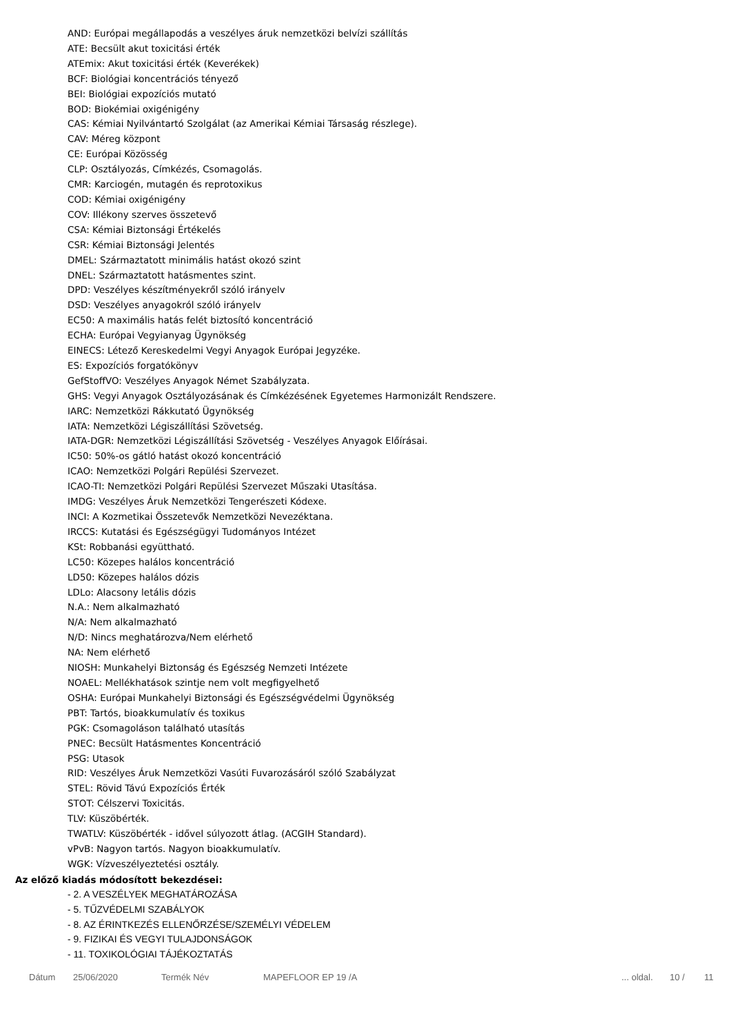AND: Európai megállapodás a veszélyes áruk nemzetközi belvízi szállítás
ATE: Becsült akut toxicitási érték
ATEmix: Akut toxicitási érték (Keverékek)
BCF: Biológiai koncentrációs tényező
BEI: Biológiai expozíciós mutató
BOD: Biokémiai oxigénigény
CAS: Kémiai Nyilvántartó Szolgálat (az Amerikai Kémiai Társaság részlege).
CAV: Méreg központ
CE: Európai Közösség
CLP: Osztályozás, Címkézés, Csomagolás.
CMR: Karciogén, mutagén és reprotoxikus
COD: Kémiai oxigénigény
COV: Illékony szerves összetevő
CSA: Kémiai Biztonsági Értékelés
CSR: Kémiai Biztonsági Jelentés
DMEL: Származtatott minimális hatást okozó szint
DNEL: Származtatott hatásmentes szint.
DPD: Veszélyes készítményekről szóló irányelv
DSD: Veszélyes anyagokról szóló irányelv
EC50: A maximális hatás felét biztosító koncentráció
ECHA: Európai Vegyianyag Ügynökség
EINECS: Létező Kereskedelmi Vegyi Anyagok Európai Jegyzéke.
ES: Expozíciós forgatókönyv
GefStoffVO: Veszélyes Anyagok Német Szabályzata.
GHS: Vegyi Anyagok Osztályozásának és Címkézésének Egyetemes Harmonizált Rendszere.
IARC: Nemzetközi Rákkutató Ügynökség
IATA: Nemzetközi Légiszállítási Szövetség.
IATA-DGR: Nemzetközi Légiszállítási Szövetség - Veszélyes Anyagok Előírásai.
IC50: 50%-os gátló hatást okozó koncentráció
ICAO: Nemzetközi Polgári Repülési Szervezet.
ICAO-TI: Nemzetközi Polgári Repülési Szervezet Műszaki Utasítása.
IMDG: Veszélyes Áruk Nemzetközi Tengerészeti Kódexe.
INCI: A Kozmetikai Összetevők Nemzetközi Nevezéktana.
IRCCS: Kutatási és Egészségügyi Tudományos Intézet
KSt: Robbanási együttható.
LC50: Közepes halálos koncentráció
LD50: Közepes halálos dózis
LDLo: Alacsony letális dózis
N.A.: Nem alkalmazható
N/A: Nem alkalmazható
N/D: Nincs meghatározva/Nem elérhető
NA: Nem elérhető
NIOSH: Munkahelyi Biztonság és Egészség Nemzeti Intézete
NOAEL: Mellékhatások szintje nem volt megfigyelhető
OSHA: Európai Munkahelyi Biztonsági és Egészségvédelmi Ügynökség
PBT: Tartós, bioakkumulatív és toxikus
PGK: Csomagoláson található utasítás
PNEC: Becsült Hatásmentes Koncentráció
PSG: Utasok
RID: Veszélyes Áruk Nemzetközi Vasúti Fuvarozásáról szóló Szabályzat
STEL: Rövid Távú Expozíciós Érték
STOT: Célszervi Toxicitás.
TLV: Küszöbérték.
TWATLV: Küszöbérték - idővel súlyozott átlag. (ACGIH Standard).
vPvB: Nagyon tartós. Nagyon bioakkumulatív.
WGK: Vízveszélyeztetési osztály.
Az előző kiadás módosított bekezdései:
- 2. A VESZÉLYEK MEGHATÁROZÁSA
- 5. TŰZVÉDELMI SZABÁLYOK
- 8. AZ ÉRINTKEZÉS ELLENŐRZÉSE/SZEMÉLYI VÉDELEM
- 9. FIZIKAI ÉS VEGYI TULAJDONSÁGOK
- 11. TOXIKOLÓGIAI TÁJÉKOZTATÁS
Dátum 25/06/2020 Termék Név MAPEFLOOR EP 19 /A... oldal. 10 / 11